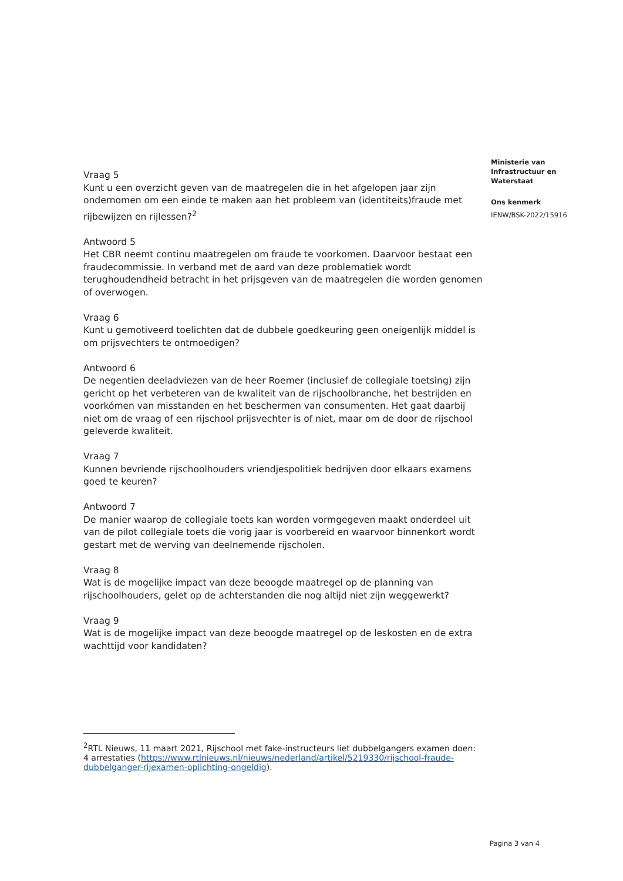Vraag 5
Kunt u een overzicht geven van de maatregelen die in het afgelopen jaar zijn ondernomen om een einde te maken aan het probleem van (identiteits)fraude met rijbewijzen en rijlessen?<sup>2</sup>
Antwoord 5
Het CBR neemt continu maatregelen om fraude te voorkomen. Daarvoor bestaat een fraudecommissie. In verband met de aard van deze problematiek wordt terughoudendheid betracht in het prijsgeven van de maatregelen die worden genomen of overwogen.
Vraag 6
Kunt u gemotiveerd toelichten dat de dubbele goedkeuring geen oneigenlijk middel is om prijsvechters te ontmoedigen?
Antwoord 6
De negentien deeladviezen van de heer Roemer (inclusief de collegiale toetsing) zijn gericht op het verbeteren van de kwaliteit van de rijschoolbranche, het bestrijden en voorkómen van misstanden en het beschermen van consumenten. Het gaat daarbij niet om de vraag of een rijschool prijsvechter is of niet, maar om de door de rijschool geleverde kwaliteit.
Vraag 7
Kunnen bevriende rijschoolhouders vriendjespolitiek bedrijven door elkaars examens goed te keuren?
Antwoord 7
De manier waarop de collegiale toets kan worden vormgegeven maakt onderdeel uit van de pilot collegiale toets die vorig jaar is voorbereid en waarvoor binnenkort wordt gestart met de werving van deelnemende rijscholen.
Vraag 8
Wat is de mogelijke impact van deze beoogde maatregel op de planning van rijschoolhouders, gelet op de achterstanden die nog altijd niet zijn weggewerkt?
Vraag 9
Wat is de mogelijke impact van deze beoogde maatregel op de leskosten en de extra wachttijd voor kandidaten?
Ministerie van
Infrastructuur en
Waterstaat
Ons kenmerk
IENW/BSK-2022/15916
<sup>2</sup> RTL Nieuws, 11 maart 2021, Rijschool met fake-instructeurs liet dubbelgangers examen doen: 4 arrestaties (https://www.rtlnieuws.nl/nieuws/nederland/artikel/5219330/rijschool-fraude-dubbelganger-rijexamen-oplichting-ongeldig).
Pagina 3 van 4